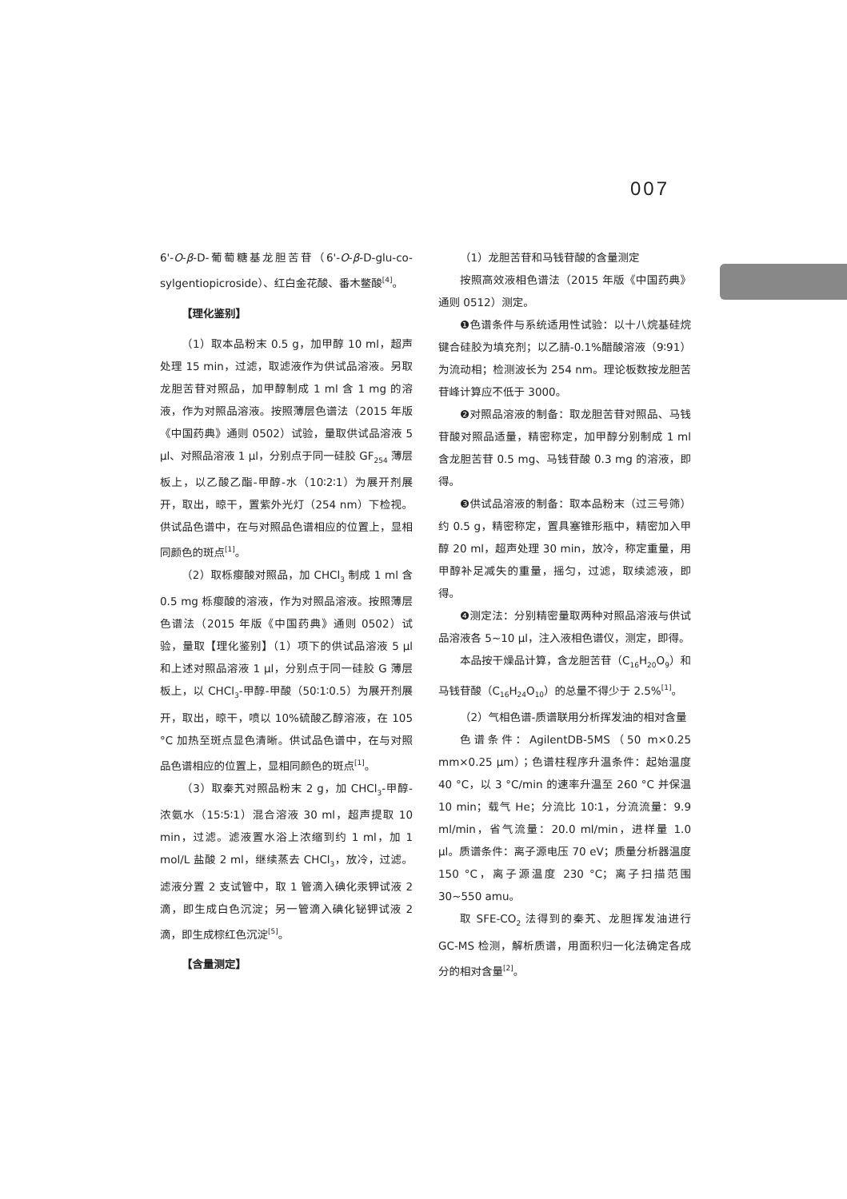007
6'-O-β-D-葡萄糖基龙胆苦苷（6'-O-β-D-glu-co-sylgentiopicroside）、红白金花酸、番木鳖酸<sup>[4]</sup>。
【理化鉴别】
（1）取本品粉末 0.5 g，加甲醇 10 ml，超声处理 15 min，过滤，取滤液作为供试品溶液。另取龙胆苦苷对照品，加甲醇制成 1 ml 含 1 mg 的溶液，作为对照品溶液。按照薄层色谱法（2015 年版《中国药典》通则 0502）试验，量取供试品溶液 5 μl、对照品溶液 1 μl，分别点于同一硅胶 GF<sub>254</sub> 薄层板上，以乙酸乙酯-甲醇-水（10∶2∶1）为展开剂展开，取出，晾干，置紫外光灯（254 nm）下检视。供试品色谱中，在与对照品色谱相应的位置上，显相同颜色的斑点<sup>[1]</sup>。
（2）取栎瘿酸对照品，加 CHCl<sub>3</sub> 制成 1 ml 含 0.5 mg 栎瘿酸的溶液，作为对照品溶液。按照薄层色谱法（2015 年版《中国药典》通则 0502）试验，量取【理化鉴别】（1）项下的供试品溶液 5 μl 和上述对照品溶液 1 μl，分别点于同一硅胶 G 薄层板上，以 CHCl<sub>3</sub>-甲醇-甲酸（50∶1∶0.5）为展开剂展开，取出，晾干，喷以 10%硫酸乙醇溶液，在 105 °C 加热至斑点显色清晰。供试品色谱中，在与对照品色谱相应的位置上，显相同颜色的斑点<sup>[1]</sup>。
（3）取秦艽对照品粉末 2 g，加 CHCl<sub>3</sub>-甲醇-浓氨水（15∶5∶1）混合溶液 30 ml，超声提取 10 min，过滤。滤液置水浴上浓缩到约 1 ml，加 1 mol/L 盐酸 2 ml，继续蒸去 CHCl<sub>3</sub>，放冷，过滤。滤液分置 2 支试管中，取 1 管滴入碘化汞钾试液 2 滴，即生成白色沉淀；另一管滴入碘化铋钾试液 2 滴，即生成棕红色沉淀<sup>[5]</sup>。
【含量测定】
（1）龙胆苦苷和马钱苷酸的含量测定
按照高效液相色谱法（2015 年版《中国药典》通则 0512）测定。
❶色谱条件与系统适用性试验：以十八烷基硅烷键合硅胶为填充剂；以乙腈-0.1%醋酸溶液（9∶91）为流动相；检测波长为 254 nm。理论板数按龙胆苦苷峰计算应不低于 3000。
❷对照品溶液的制备：取龙胆苦苷对照品、马钱苷酸对照品适量，精密称定，加甲醇分别制成 1 ml 含龙胆苦苷 0.5 mg、马钱苷酸 0.3 mg 的溶液，即得。
❸供试品溶液的制备：取本品粉末（过三号筛）约 0.5 g，精密称定，置具塞锥形瓶中，精密加入甲醇 20 ml，超声处理 30 min，放冷，称定重量，用甲醇补足减失的重量，摇匀，过滤，取续滤液，即得。
❹测定法：分别精密量取两种对照品溶液与供试品溶液各 5~10 μl，注入液相色谱仪，测定，即得。
本品按干燥品计算，含龙胆苦苷（C<sub>16</sub>H<sub>20</sub>O<sub>9</sub>）和马钱苷酸（C<sub>16</sub>H<sub>24</sub>O<sub>10</sub>）的总量不得少于 2.5%<sup>[1]</sup>。
（2）气相色谱-质谱联用分析挥发油的相对含量
色谱条件：AgilentDB-5MS（50 m×0.25 mm×0.25 μm）；色谱柱程序升温条件：起始温度 40 °C，以 3 °C/min 的速率升温至 260 °C 并保温 10 min；载气 He；分流比 10∶1，分流流量：9.9 ml/min，省气流量：20.0 ml/min，进样量 1.0 μl。质谱条件：离子源电压 70 eV；质量分析器温度 150 °C，离子源温度 230 °C；离子扫描范围 30~550 amu。
取 SFE-CO<sub>2</sub> 法得到的秦艽、龙胆挥发油进行 GC-MS 检测，解析质谱，用面积归一化法确定各成分的相对含量<sup>[2]</sup>。